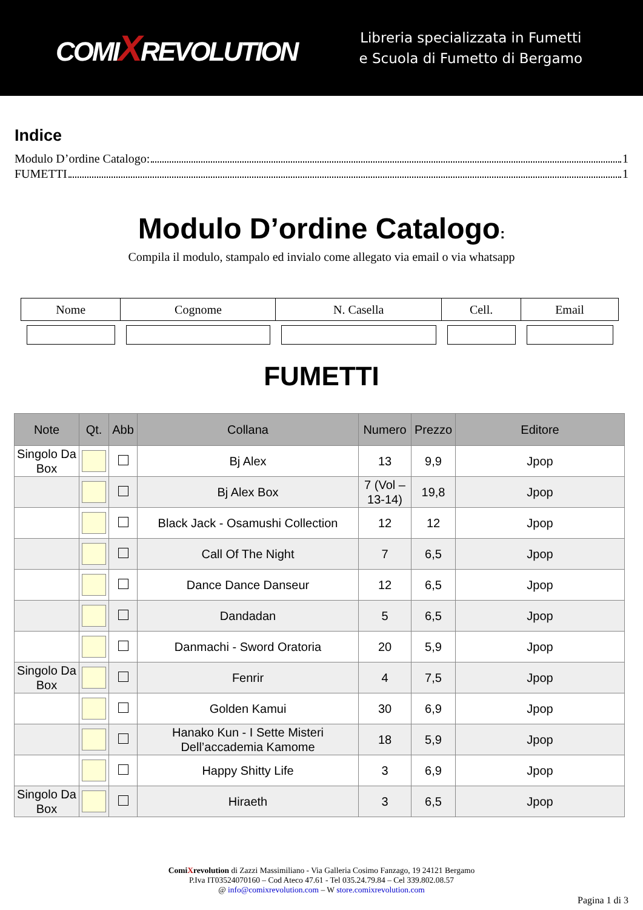COMIXREVOLUTION
Libreria specializzata in Fumetti
e Scuola di Fumetto di Bergamo
Indice
Modulo D’ordine Catalogo: 1
FUMETTI 1
Modulo D’ordine Catalogo:
Compila il modulo, stampalo ed invialo come allegato via email o via whatsapp
| Nome | Cognome | N. Casella | Cell. | Email |
| --- | --- | --- | --- | --- |
FUMETTI
| Note | Qt. | Abb | Collana | Numero | Prezzo | Editore |
| --- | --- | --- | --- | --- | --- | --- |
| Singolo Da Box | | | Bj Alex | 13 | 9,9 | Jpop |
| | | | Bj Alex Box | 7 (Vol – 13-14) | 19,8 | Jpop |
| | | | Black Jack - Osamushi Collection | 12 | 12 | Jpop |
| | | | Call Of The Night | 7 | 6,5 | Jpop |
| | | | Dance Dance Danseur | 12 | 6,5 | Jpop |
| | | | Dandadan | 5 | 6,5 | Jpop |
| | | | Danmachi - Sword Oratoria | 20 | 5,9 | Jpop |
| Singolo Da Box | | | Fenrir | 4 | 7,5 | Jpop |
| | | | Golden Kamui | 30 | 6,9 | Jpop |
| | | | Hanako Kun - I Sette Misteri Dell’accademia Kamome | 18 | 5,9 | Jpop |
| | | | Happy Shitty Life | 3 | 6,9 | Jpop |
| Singolo Da Box | | | Hiraeth | 3 | 6,5 | Jpop |
ComiXrevolution di Zazzi Massimiliano - Via Galleria Cosimo Fanzago, 19 24121 Bergamo
P.Iva IT03524070160 – Cod Ateco 47.61 - Tel 035.24.79.84 – Cel 339.802.08.57
@ info@comixrevolution.com – W store.comixrevolution.com
Pagina 1 di 3